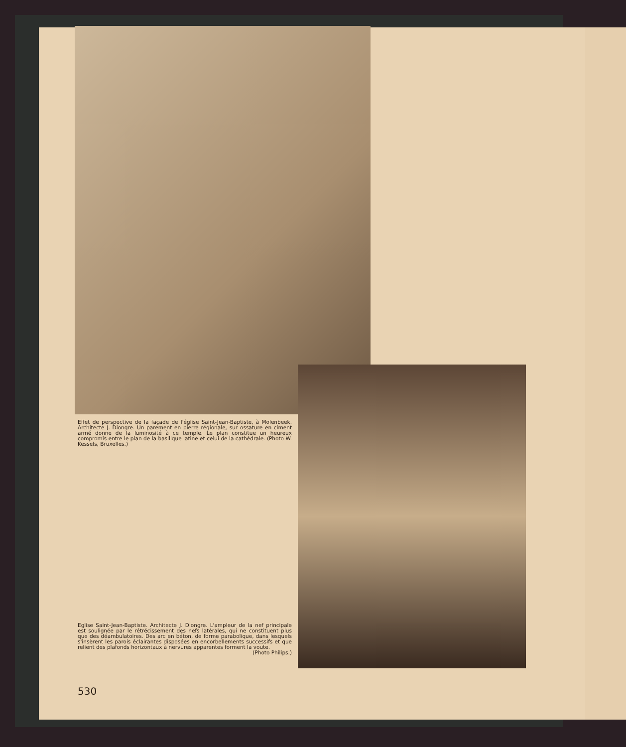Effet de perspective de la façade de l'église Saint-Jean-Baptiste, à Molenbeek. Architecte J. Diongre. Un parement en pierre régionale, sur ossature en ciment armé donne de la luminosité à ce temple. Le plan constitue un heureux compromis entre le plan de la basilique latine et celui de la cathédrale. (Photo W. Kessels, Bruxelles.)
Eglise Saint-Jean-Baptiste. Architecte J. Diongre. L'ampleur de la nef principale est soulignée par le rétrécissement des nefs latérales, qui ne constituent plus que des déambulatoires. Des arc en béton, de forme parabolique, dans lesquels s'insèrent les parois éclairantes disposées en encorbellements successifs et que relient des plafonds horizontaux à nervures apparentes forment la voute.
(Photo Philips.)
530